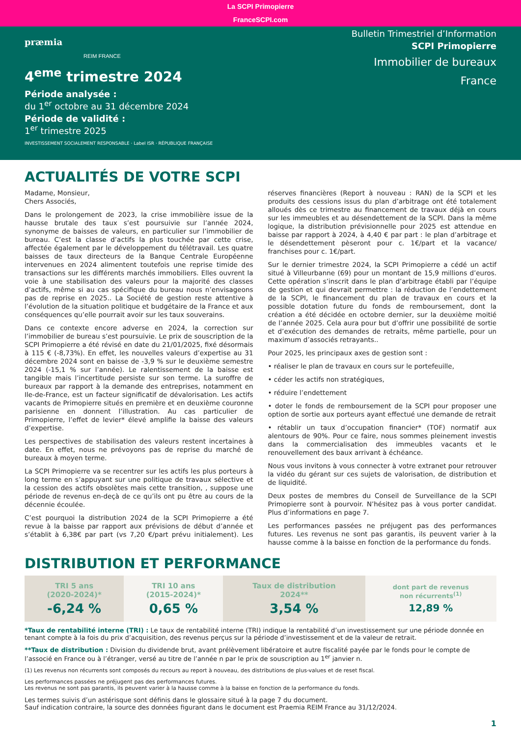La SCPI Primopierre
FranceSCPI.com
præmia
REIM FRANCE
4<sup>eme</sup> trimestre 2024
Période analysée :
du 1<sup>er</sup> octobre au 31 décembre 2024
Période de validité :
1<sup>er</sup> trimestre 2025
INVESTISSEMENT SOCIALEMENT RESPONSABLE · Label ISR · RÉPUBLIQUE FRANÇAISE
Bulletin Trimestriel d’Information
SCPI Primopierre
Immobilier de bureaux
France
ACTUALITÉS DE VOTRE SCPI
Madame, Monsieur,
Chers Associés,
Dans le prolongement de 2023, la crise immobilière issue de la hausse brutale des taux s’est poursuivie sur l’année 2024, synonyme de baisses de valeurs, en particulier sur l’immobilier de bureau. C’est la classe d’actifs la plus touchée par cette crise, affectée également par le développement du télétravail. Les quatre baisses de taux directeurs de la Banque Centrale Européenne intervenues en 2024 alimentent toutefois une reprise timide des transactions sur les différents marchés immobiliers. Elles ouvrent la voie à une stabilisation des valeurs pour la majorité des classes d’actifs, même si au cas spécifique du bureau nous n’envisageons pas de reprise en 2025.. La Société de gestion reste attentive à l’évolution de la situation politique et budgétaire de la France et aux conséquences qu’elle pourrait avoir sur les taux souverains.
Dans ce contexte encore adverse en 2024, la correction sur l’immobilier de bureau s’est poursuivie. Le prix de souscription de la SCPI Primopierre a été révisé en date du 21/01/2025, fixé désormais à 115 € (-8,73%). En effet, les nouvelles valeurs d’expertise au 31 décembre 2024 sont en baisse de -3,9 % sur le deuxième semestre 2024 (-15,1 % sur l’année). Le ralentissement de la baisse est tangible mais l’incertitude persiste sur son terme. La suroffre de bureaux par rapport à la demande des entreprises, notamment en Ile-de-France, est un facteur significatif de dévalorisation. Les actifs vacants de Primopierre situés en première et en deuxième couronne parisienne en donnent l’illustration. Au cas particulier de Primopierre, l’effet de levier* élevé amplifie la baisse des valeurs d’expertise.
Les perspectives de stabilisation des valeurs restent incertaines à date. En effet, nous ne prévoyons pas de reprise du marché de bureaux à moyen terme.
La SCPI Primopierre va se recentrer sur les actifs les plus porteurs à long terme en s’appuyant sur une politique de travaux sélective et la cession des actifs obsolètes mais cette transition, , suppose une période de revenus en-deçà de ce qu’ils ont pu être au cours de la décennie écoulée.
C’est pourquoi la distribution 2024 de la SCPI Primopierre a été revue à la baisse par rapport aux prévisions de début d’année et s’établit à 6,38€ par part (vs 7,20 €/part prévu initialement). Les réserves financières (Report à nouveau : RAN) de la SCPI et les produits des cessions issus du plan d’arbitrage ont été totalement alloués dès ce trimestre au financement de travaux déjà en cours sur les immeubles et au désendettement de la SCPI. Dans la même logique, la distribution prévisionnelle pour 2025 est attendue en baisse par rapport à 2024, à 4,40 € par part : le plan d’arbitrage et le désendettement pèseront pour c. 1€/part et la vacance/ franchises pour c. 1€/part.
Sur le dernier trimestre 2024, la SCPI Primopierre a cédé un actif situé à Villeurbanne (69) pour un montant de 15,9 millions d’euros. Cette opération s’inscrit dans le plan d’arbitrage établi par l’équipe de gestion et qui devrait permettre : la réduction de l’endettement de la SCPI, le financement du plan de travaux en cours et la possible dotation future du fonds de remboursement, dont la création a été décidée en octobre dernier, sur la deuxième moitié de l’année 2025. Cela aura pour but d’offrir une possibilité de sortie et d’exécution des demandes de retraits, même partielle, pour un maximum d’associés retrayants..
Pour 2025, les principaux axes de gestion sont :
• réaliser le plan de travaux en cours sur le portefeuille,
• céder les actifs non stratégiques,
• réduire l’endettement
• doter le fonds de remboursement de la SCPI pour proposer une option de sortie aux porteurs ayant effectué une demande de retrait
• rétablir un taux d’occupation financier* (TOF) normatif aux alentours de 90%. Pour ce faire, nous sommes pleinement investis dans la commercialisation des immeubles vacants et le renouvellement des baux arrivant à échéance.
Nous vous invitons à vous connecter à votre extranet pour retrouver la vidéo du gérant sur ces sujets de valorisation, de distribution et de liquidité.
Deux postes de membres du Conseil de Surveillance de la SCPI Primopierre sont à pourvoir. N’hésitez pas à vous porter candidat. Plus d’informations en page 7.
Les performances passées ne préjugent pas des performances futures. Les revenus ne sont pas garantis, ils peuvent varier à la hausse comme à la baisse en fonction de la performance du fonds.
DISTRIBUTION ET PERFORMANCE
| TRI 5 ans (2020-2024)* -6,24 % | TRI 10 ans (2015-2024)* 0,65 % | Taux de distribution 2024** 3,54 % | dont part de revenus non récurrents<sup>(1)</sup> 12,89 % |
*Taux de rentabilité interne (TRI) : Le taux de rentabilité interne (TRI) indique la rentabilité d’un investissement sur une période donnée en tenant compte à la fois du prix d’acquisition, des revenus perçus sur la période d’investissement et de la valeur de retrait.
**Taux de distribution : Division du dividende brut, avant prélèvement libératoire et autre fiscalité payée par le fonds pour le compte de l’associé en France ou à l’étranger, versé au titre de l’année n par le prix de souscription au 1<sup>er</sup> janvier n.
(1) Les revenus non récurrents sont composés du recours au report à nouveau, des distributions de plus-values et de reset fiscal.
Les performances passées ne préjugent pas des performances futures.
Les revenus ne sont pas garantis, ils peuvent varier à la hausse comme à la baisse en fonction de la performance du fonds.
Les termes suivis d’un astérisque sont définis dans le glossaire situé à la page 7 du document.
Sauf indication contraire, la source des données figurant dans le document est Praemia REIM France au 31/12/2024.
1